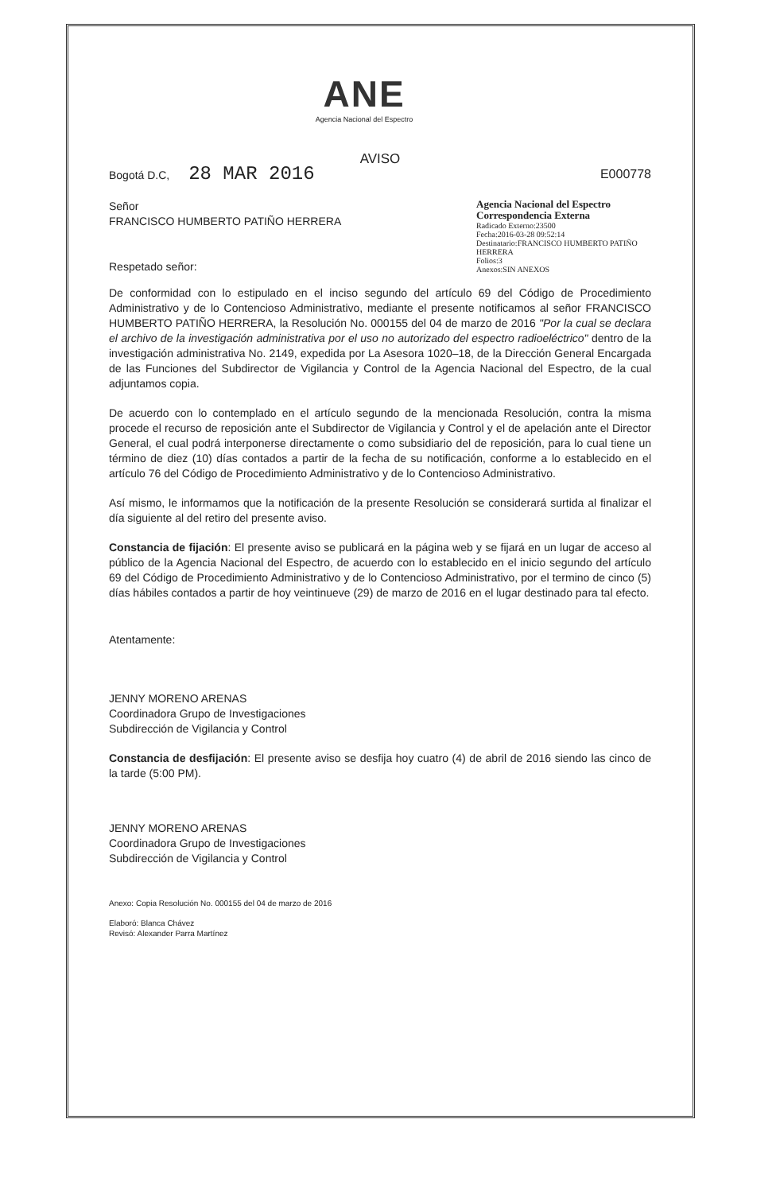ANE
Agencia Nacional del Espectro
AVISO
Bogotá D.C, 28 MAR 2016
E000778
Señor
FRANCISCO HUMBERTO PATIÑO HERRERA
Respetado señor:
Agencia Nacional del Espectro
Correspondencia Externa
Radicado Externo:23500
Fecha:2016-03-28 09:52:14
Destinatario:FRANCISCO HUMBERTO PATIÑO HERRERA
Folios:3
Anexos:SIN ANEXOS
De conformidad con lo estipulado en el inciso segundo del artículo 69 del Código de Procedimiento Administrativo y de lo Contencioso Administrativo, mediante el presente notificamos al señor FRANCISCO HUMBERTO PATIÑO HERRERA, la Resolución No. 000155 del 04 de marzo de 2016 "Por la cual se declara el archivo de la investigación administrativa por el uso no autorizado del espectro radioeléctrico" dentro de la investigación administrativa No. 2149, expedida por La Asesora 1020–18, de la Dirección General Encargada de las Funciones del Subdirector de Vigilancia y Control de la Agencia Nacional del Espectro, de la cual adjuntamos copia.
De acuerdo con lo contemplado en el artículo segundo de la mencionada Resolución, contra la misma procede el recurso de reposición ante el Subdirector de Vigilancia y Control y el de apelación ante el Director General, el cual podrá interponerse directamente o como subsidiario del de reposición, para lo cual tiene un término de diez (10) días contados a partir de la fecha de su notificación, conforme a lo establecido en el artículo 76 del Código de Procedimiento Administrativo y de lo Contencioso Administrativo.
Así mismo, le informamos que la notificación de la presente Resolución se considerará surtida al finalizar el día siguiente al del retiro del presente aviso.
Constancia de fijación: El presente aviso se publicará en la página web y se fijará en un lugar de acceso al público de la Agencia Nacional del Espectro, de acuerdo con lo establecido en el inicio segundo del artículo 69 del Código de Procedimiento Administrativo y de lo Contencioso Administrativo, por el termino de cinco (5) días hábiles contados a partir de hoy veintinueve (29) de marzo de 2016 en el lugar destinado para tal efecto.
Atentamente:
JENNY MORENO ARENAS
Coordinadora Grupo de Investigaciones
Subdirección de Vigilancia y Control
Constancia de desfijación: El presente aviso se desfija hoy cuatro (4) de abril de 2016 siendo las cinco de la tarde (5:00 PM).
JENNY MORENO ARENAS
Coordinadora Grupo de Investigaciones
Subdirección de Vigilancia y Control
Anexo: Copia Resolución No. 000155 del 04 de marzo de 2016
Elaboró: Blanca Chávez
Revisó: Alexander Parra Martínez